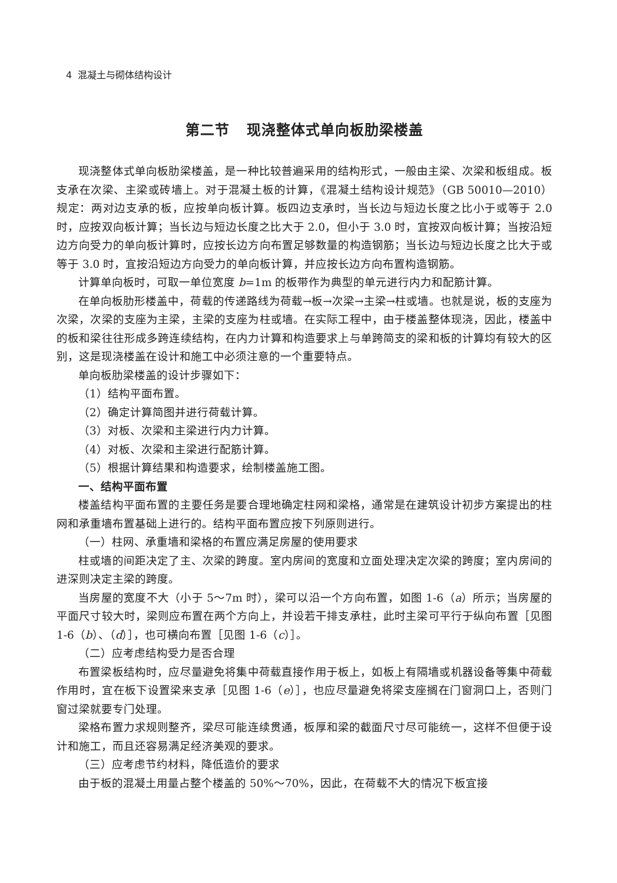4 混凝土与砌体结构设计
第二节 现浇整体式单向板肋梁楼盖
现浇整体式单向板肋梁楼盖，是一种比较普遍采用的结构形式，一般由主梁、次梁和板组成。板支承在次梁、主梁或砖墙上。对于混凝土板的计算，《混凝土结构设计规范》（GB 50010—2010）规定：两对边支承的板，应按单向板计算。板四边支承时，当长边与短边长度之比小于或等于 2.0 时，应按双向板计算；当长边与短边长度之比大于 2.0，但小于 3.0 时，宜按双向板计算；当按沿短边方向受力的单向板计算时，应按长边方向布置足够数量的构造钢筋；当长边与短边长度之比大于或等于 3.0 时，宜按沿短边方向受力的单向板计算，并应按长边方向布置构造钢筋。
计算单向板时，可取一单位宽度 b=1m 的板带作为典型的单元进行内力和配筋计算。
在单向板肋形楼盖中，荷载的传递路线为荷载→板→次梁→主梁→柱或墙。也就是说，板的支座为次梁，次梁的支座为主梁，主梁的支座为柱或墙。在实际工程中，由于楼盖整体现浇，因此，楼盖中的板和梁往往形成多跨连续结构，在内力计算和构造要求上与单跨简支的梁和板的计算均有较大的区别，这是现浇楼盖在设计和施工中必须注意的一个重要特点。
单向板肋梁楼盖的设计步骤如下：
（1）结构平面布置。
（2）确定计算简图并进行荷载计算。
（3）对板、次梁和主梁进行内力计算。
（4）对板、次梁和主梁进行配筋计算。
（5）根据计算结果和构造要求，绘制楼盖施工图。
一、结构平面布置
楼盖结构平面布置的主要任务是要合理地确定柱网和梁格，通常是在建筑设计初步方案提出的柱网和承重墙布置基础上进行的。结构平面布置应按下列原则进行。
（一）柱网、承重墙和梁格的布置应满足房屋的使用要求
柱或墙的间距决定了主、次梁的跨度。室内房间的宽度和立面处理决定次梁的跨度；室内房间的进深则决定主梁的跨度。
当房屋的宽度不大（小于 5～7m 时），梁可以沿一个方向布置，如图 1-6（a）所示；当房屋的平面尺寸较大时，梁则应布置在两个方向上，并设若干排支承柱，此时主梁可平行于纵向布置［见图 1-6（b）、（d）］，也可横向布置［见图 1-6（c）］。
（二）应考虑结构受力是否合理
布置梁板结构时，应尽量避免将集中荷载直接作用于板上，如板上有隔墙或机器设备等集中荷载作用时，宜在板下设置梁来支承［见图 1-6（e）］，也应尽量避免将梁支座搁在门窗洞口上，否则门窗过梁就要专门处理。
梁格布置力求规则整齐，梁尽可能连续贯通，板厚和梁的截面尺寸尽可能统一，这样不但便于设计和施工，而且还容易满足经济美观的要求。
（三）应考虑节约材料，降低造价的要求
由于板的混凝土用量占整个楼盖的 50%～70%，因此，在荷载不大的情况下板宜接